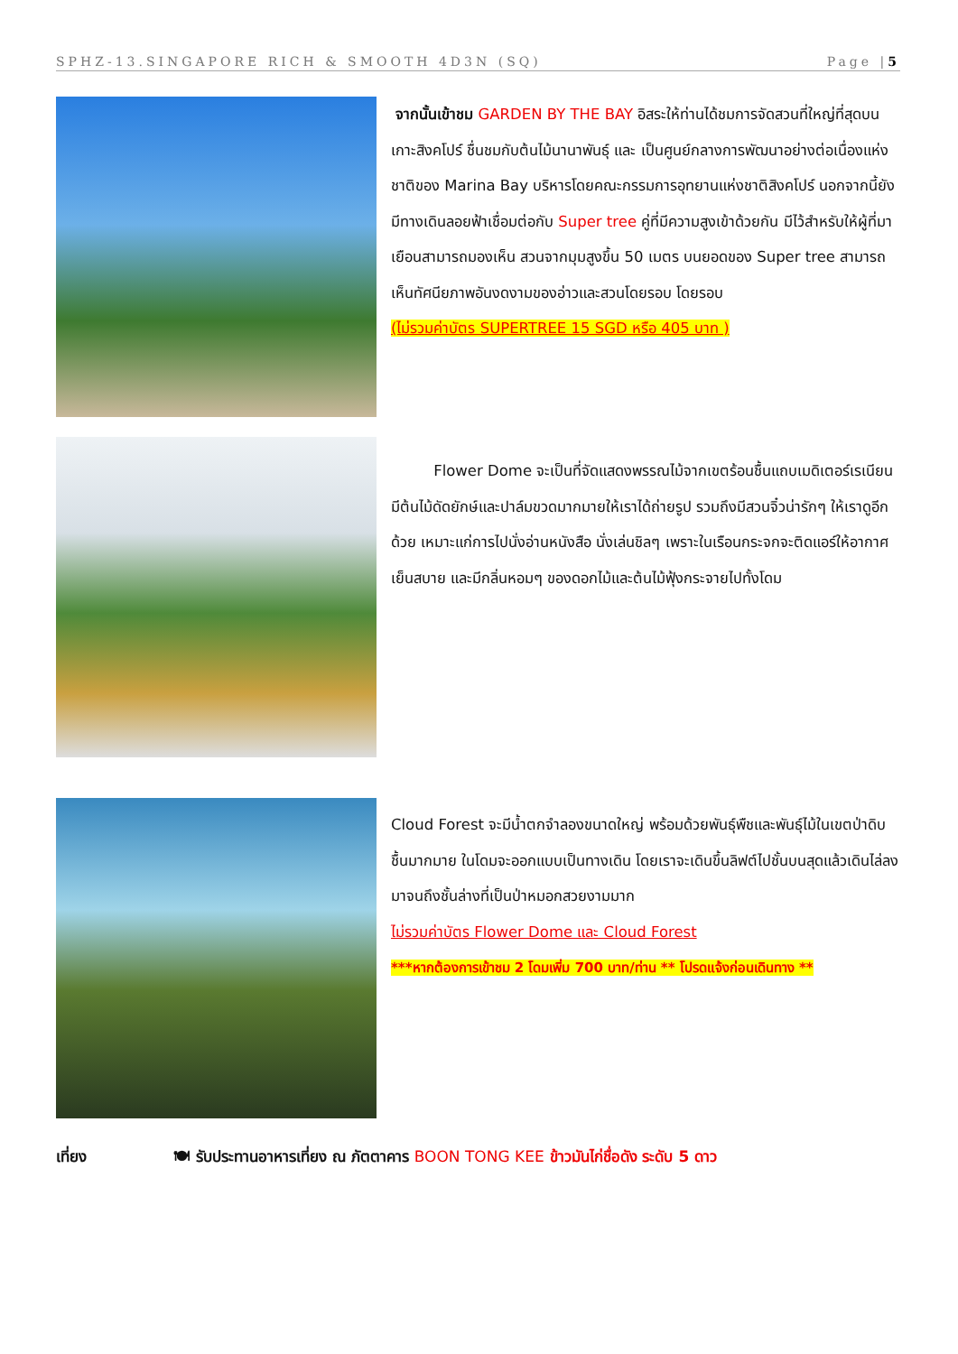SPHZ-13.SINGAPORE RICH & SMOOTH 4D3N (SQ) Page |5
จากนั้นเข้าชม GARDEN BY THE BAY อิสระให้ท่านได้ชมการจัดสวนที่ใหญ่ที่สุดบนเกาะสิงคโปร์ ชื่นชมกับต้นไม้นานาพันธุ์ และ เป็นศูนย์กลางการพัฒนาอย่างต่อเนื่องแห่งชาติของ Marina Bay บริหารโดยคณะกรรมการอุทยานแห่งชาติสิงคโปร์ นอกจากนี้ยังมีทางเดินลอยฟ้าเชื่อมต่อกับ Super tree คู่ที่มีความสูงเข้าด้วยกัน มีไว้สำหรับให้ผู้ที่มาเยือนสามารถมองเห็น สวนจากมุมสูงขึ้น 50 เมตร บนยอดของ Super tree สามารถเห็นทัศนียภาพอันงดงามของอ่าวและสวนโดยรอบ โดยรอบ
(ไม่รวมค่าบัตร SUPERTREE 15 SGD หรือ 405 บาท )
Flower Dome จะเป็นที่จัดแสดงพรรณไม้จากเขตร้อนชื้นแถบเมดิเตอร์เรเนียน มีต้นไม้ดัดยักษ์และปาล์มขวดมากมายให้เราได้ถ่ายรูป รวมถึงมีสวนจิ๋วน่ารักๆ ให้เราดูอีกด้วย เหมาะแก่การไปนั่งอ่านหนังสือ นั่งเล่นชิลๆ เพราะในเรือนกระจกจะติดแอร์ให้อากาศเย็นสบาย และมีกลิ่นหอมๆ ของดอกไม้และต้นไม้ฟุ้งกระจายไปทั้งโดม
Cloud Forest จะมีน้ำตกจำลองขนาดใหญ่ พร้อมด้วยพันธุ์พืชและพันธุ์ไม้ในเขตป่าดิบชื้นมากมาย ในโดมจะออกแบบเป็นทางเดิน โดยเราจะเดินขึ้นลิฟต์ไปชั้นบนสุดแล้วเดินไล่ลงมาจนถึงชั้นล่างที่เป็นป่าหมอกสวยงามมาก
ไม่รวมค่าบัตร Flower Dome และ Cloud Forest
***หากต้องการเข้าชม 2 โดมเพิ่ม 700 บาท/ท่าน ** โปรดแจ้งก่อนเดินทาง **
เที่ยง 🍽 รับประทานอาหารเที่ยง ณ ภัตตาคาร BOON TONG KEE ข้าวมันไก่ชื่อดัง ระดับ 5 ดาว